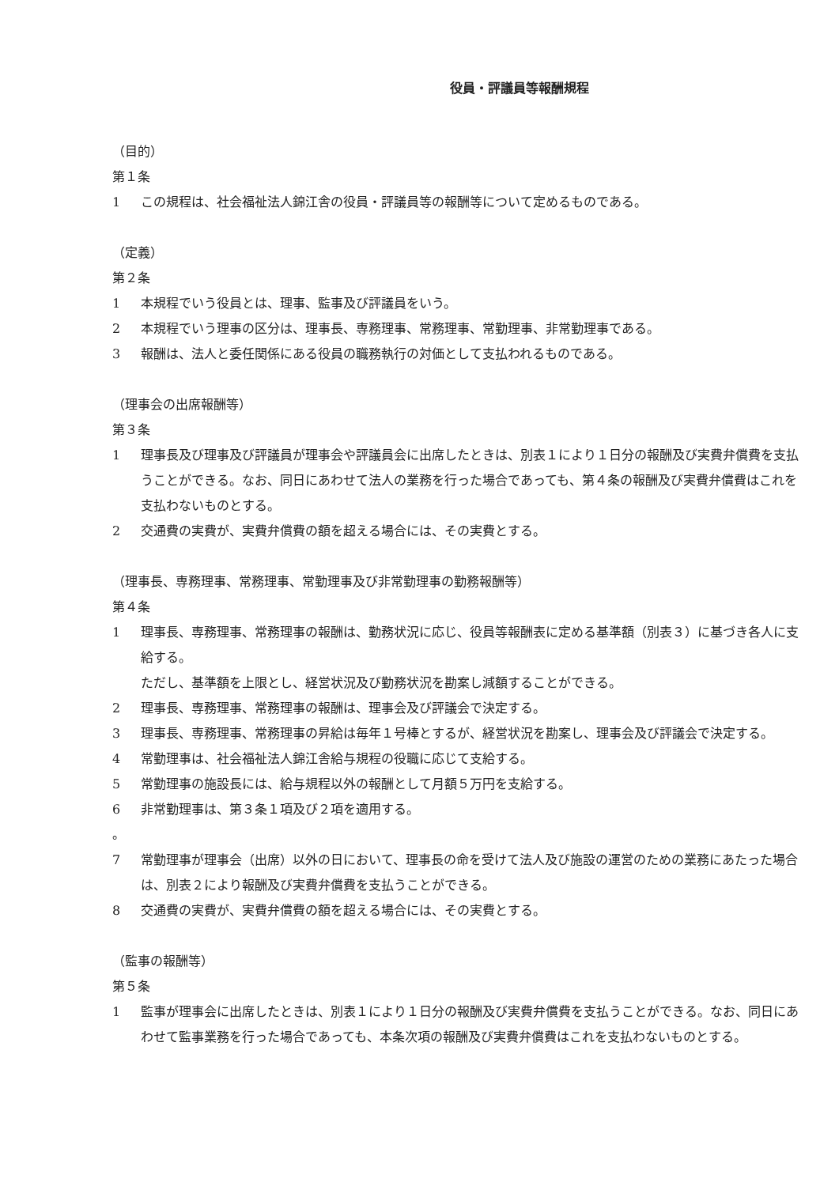役員・評議員等報酬規程
（目的）
第１条
1 この規程は、社会福祉法人錦江舎の役員・評議員等の報酬等について定めるものである。
（定義）
第２条
1 本規程でいう役員とは、理事、監事及び評議員をいう。
2 本規程でいう理事の区分は、理事長、専務理事、常務理事、常勤理事、非常勤理事である。
3 報酬は、法人と委任関係にある役員の職務執行の対価として支払われるものである。
（理事会の出席報酬等）
第３条
1 理事長及び理事及び評議員が理事会や評議員会に出席したときは、別表１により１日分の報酬及び実費弁償費を支払うことができる。なお、同日にあわせて法人の業務を行った場合であっても、第４条の報酬及び実費弁償費はこれを支払わないものとする。
2 交通費の実費が、実費弁償費の額を超える場合には、その実費とする。
（理事長、専務理事、常務理事、常勤理事及び非常勤理事の勤務報酬等）
第４条
1 理事長、専務理事、常務理事の報酬は、勤務状況に応じ、役員等報酬表に定める基準額（別表３）に基づき各人に支給する。
ただし、基準額を上限とし、経営状況及び勤務状況を勘案し減額することができる。
2 理事長、専務理事、常務理事の報酬は、理事会及び評議会で決定する。
3 理事長、専務理事、常務理事の昇給は毎年１号棒とするが、経営状況を勘案し、理事会及び評議会で決定する。
4 常勤理事は、社会福祉法人錦江舎給与規程の役職に応じて支給する。
5 常勤理事の施設長には、給与規程以外の報酬として月額５万円を支給する。
6 非常勤理事は、第３条１項及び２項を適用する。
。
7 常勤理事が理事会（出席）以外の日において、理事長の命を受けて法人及び施設の運営のための業務にあたった場合は、別表２により報酬及び実費弁償費を支払うことができる。
8 交通費の実費が、実費弁償費の額を超える場合には、その実費とする。
（監事の報酬等）
第５条
1 監事が理事会に出席したときは、別表１により１日分の報酬及び実費弁償費を支払うことができる。なお、同日にあわせて監事業務を行った場合であっても、本条次項の報酬及び実費弁償費はこれを支払わないものとする。